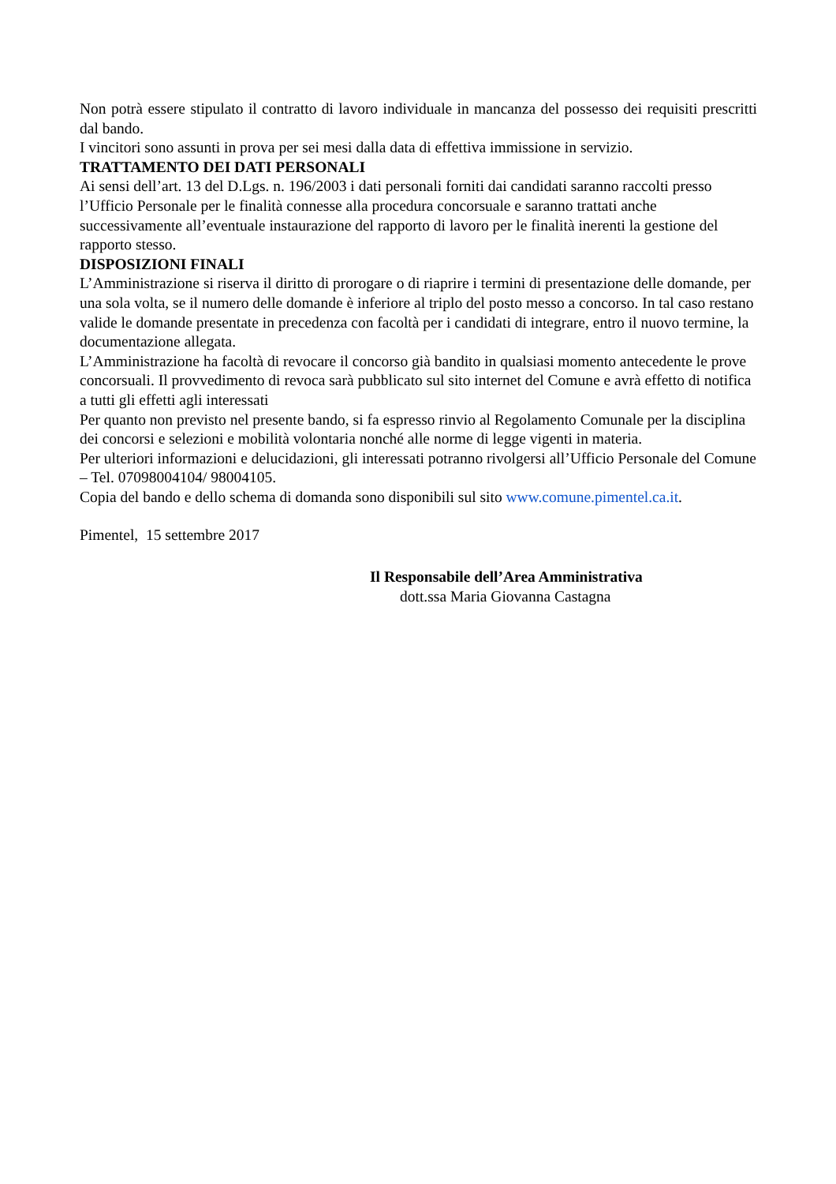Non potrà essere stipulato il contratto di lavoro individuale in mancanza del possesso dei requisiti prescritti dal bando.
I vincitori sono assunti in prova per sei mesi dalla data di effettiva immissione in servizio.
TRATTAMENTO DEI DATI PERSONALI
Ai sensi dell’art. 13 del D.Lgs. n. 196/2003 i dati personali forniti dai candidati saranno raccolti presso l’Ufficio Personale per le finalità connesse alla procedura concorsuale e saranno trattati anche successivamente all’eventuale instaurazione del rapporto di lavoro per le finalità inerenti la gestione del rapporto stesso.
DISPOSIZIONI FINALI
L’Amministrazione si riserva il diritto di prorogare o di riaprire i termini di presentazione delle domande, per una sola volta, se il numero delle domande è inferiore al triplo del posto messo a concorso. In tal caso restano valide le domande presentate in precedenza con facoltà per i candidati di integrare, entro il nuovo termine, la documentazione allegata.
L’Amministrazione ha facoltà di revocare il concorso già bandito in qualsiasi momento antecedente le prove concorsuali. Il provvedimento di revoca sarà pubblicato sul sito internet del Comune e avrà effetto di notifica a tutti gli effetti agli interessati
Per quanto non previsto nel presente bando, si fa espresso rinvio al Regolamento Comunale per la disciplina dei concorsi e selezioni e mobilità volontaria nonché alle norme di legge vigenti in materia.
Per ulteriori informazioni e delucidazioni, gli interessati potranno rivolgersi all’Ufficio Personale del Comune – Tel. 07098004104/ 98004105.
Copia del bando e dello schema di domanda sono disponibili sul sito www.comune.pimentel.ca.it.
Pimentel, 15 settembre 2017
Il Responsabile dell’Area Amministrativa
dott.ssa Maria Giovanna Castagna